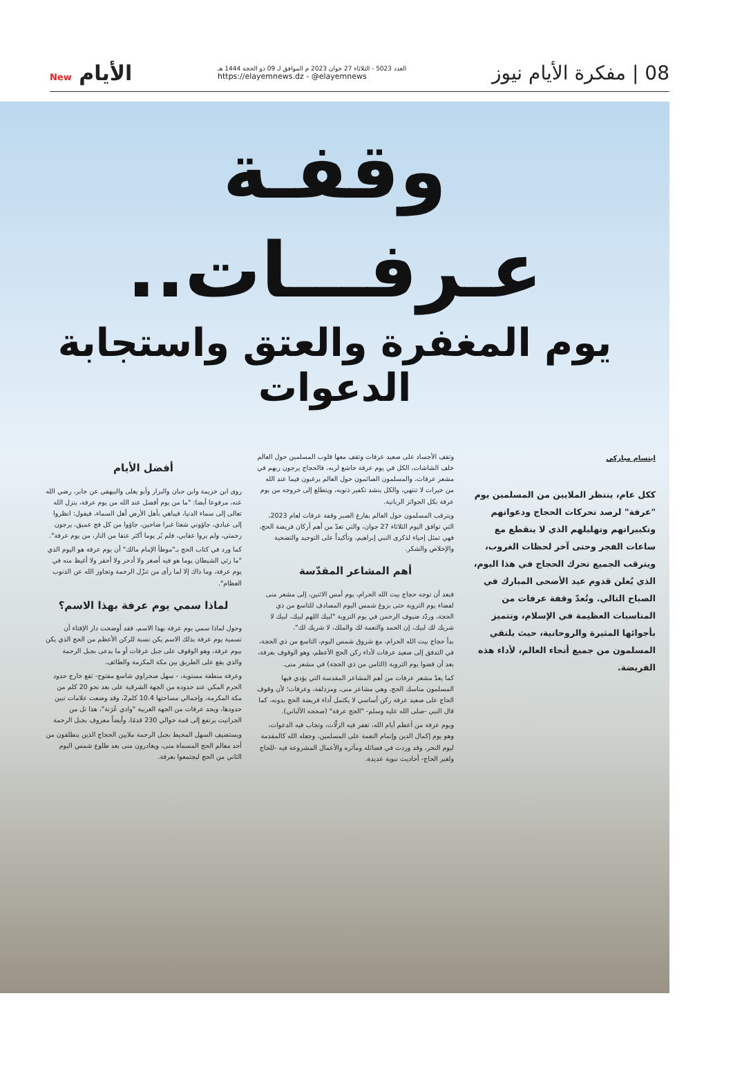08 | مفكرة الأيام نيوز
العدد 5023 - الثلاثاء 27 جوان 2023 م الموافق لـ 09 ذو الحجة 1444 هـ
https://elayemnews.dz - @elayemnews
الأيام New
وقفـة عـرفـــات..
يوم المغفرة والعتق واستجابة الدعوات
ابتسام مباركي
ككل عام، ينتظر الملايين من المسلمين يوم "عرفة" لرصد تحركات الحجاج ودعواتهم وتكبيراتهم وتهليلهم الذي لا ينقطع مع ساعات الفجر وحتى آخر لحظات الغروب، ويترقب الجميع تحرك الحجاج في هذا اليوم، الذي يُعلن قدوم عيد الأضحى المبارك في الصباح التالي. وتُعدّ وقفة عرفات من المناسبات العظيمة في الإسلام، وتتميز بأجوائها المثيرة والروحانية، حيث يلتقي المسلمون من جميع أنحاء العالم، لأداء هذه الفريضة.
وتقف الأجساد على صعيد عرفات وتقف معها قلوب المسلمين حول العالم خلف الشاشات، الكل في يوم عرفة خاشع لربه، فالحجاج يرجون ربهم في مشعر عرفات، والمسلمون الصائمون حول العالم يرغبون فيما عند الله من خيرات لا تنتهي، والكل ينشد تكفير ذنوبه، ويتطلع إلى خروجه من يوم عرفة بكل الجوائز الربانية.
ويترقب المسلمون حول العالم بفارغ الصبر وقفة عرفات لعام 2023، التي توافق اليوم الثلاثاء 27 جوان، والتي تعدّ من أهم أركان فريضة الحج، فهي تمثل إحياء لذكرى النبي إبراهيم، وتأكيداً على التوحيد والتضحية والإخلاص والشكر.
أهم المشاعر المقدّسة
فبعد أن توجه حجاج بيت الله الحرام، يوم أمس الاثنين، إلى مشعر منى لقضاء يوم التروية حتى بزوغ شمس اليوم المصادف للتاسع من ذي الحجة، وردّد ضيوف الرحمن في يوم التروية "لبيك اللهم لبيك، لبيك لا شريك لك لبيك، إن الحمد والنعمة لك والملك، لا شريك لك".
بدأ حجاج بيت الله الحرام، مع شروق شمس اليوم، التاسع من ذي الحجة، في التدفق إلى صعيد عرفات لأداء ركن الحج الأعظم، وهو الوقوف بعرفة، بعد أن قضوا يوم التروية (الثامن من ذي الحجة) في مشعر منى.
كما يعدّ مشعر عرفات من أهم المشاعر المقدسة التي يؤدي فيها المسلمون مناسك الحج، وهي مشاعر منى، ومزدلفة، وعرفات؛ لأن وقوف الحاج على صعيد عرفة ركن أساسي لا يكتمل أداء فريضة الحج بدونه، كما قال النبي -صلى الله عليه وسلم- "الحج عرفة" (صححه الألباني).
ويوم عرفة من أعظم أيام الله، تغفر فيه الزلّات، وتجاب فيه الدعوات، وهو يوم إكمال الدين وإتمام النعمة على المسلمين، وجعله الله كالمقدمة ليوم النحر، وقد وردت في فضائله ومآثره والأعمال المشروعة فيه -للحاج ولغير الحاج- أحاديث نبوية عديدة.
أفضل الأيام
روى ابن خزيمة وابن حبان والبزار وأبو يعلى والبيهقي عن جابر، رضي الله عنه، مرفوعا أيضا: "ما من يوم أفضل عند الله من يوم عرفة، ينزل الله تعالى إلى سماء الدنيا، فيباهي بأهل الأرض أهل السماء، فيقول: انظروا إلى عبادي، جاؤوني شعثا غبرا ضاحين، جاؤوا من كل فج عميق، يرجون رحمتي، ولم يروا عقابي، فلم يُر يوما أكثر عتقا من النار، من يوم عرفة".
كما ورد في كتاب الحج بـ"موطأ الإمام مالك" أن يوم عرفة هو اليوم الذي "ما رئي الشيطان يوما هو فيه أصغر ولا أدحر ولا أحقر ولا أغيظ منه في يوم عرفة، وما ذاك إلا لما رأى من تنزّل الرحمة وتجاوز الله عن الذنوب العظام".
لماذا سمي يوم عرفة بهذا الاسم؟
وحول لماذا سمي يوم عرفة بهذا الاسم، فقد أوضحت دار الإفتاء أن تسمية يوم عرفة بذلك الاسم يكن نسبة للركن الأعظم من الحج الذي يكن بيوم عرفة، وهو الوقوف على جبل عرفات أو ما يدعى بجبل الرحمة والذي يقع على الطريق بين مكة المكرمة والطائف.
وعرفة منطقة مستوية، - سهل صحراوي شاسع مفتوح- تقع خارج حدود الحرم المكي عند حدوده من الجهة الشرقية على بعد نحو 20 كلم من مكة المكرمة، وإجمالي مساحتها 10.4 كلم2، وقد وضعت علامات تبين حدودها، ويحد عرفات من الجهة الغربية "وادي عُرَنة"، هذا تل من الجرانيت يرتفع إلى قمة حوالي 230 قدمًا، وأيضاً معروف بجبل الرحمة
ويستضيف السهل المحيط بجبل الرحمة ملايين الحجاج الذين ينطلقون من أحد معالم الحج المسماة منى، ويغادرون منى بعد طلوع شمس اليوم الثاني من الحج ليجتمعوا بعرفة.